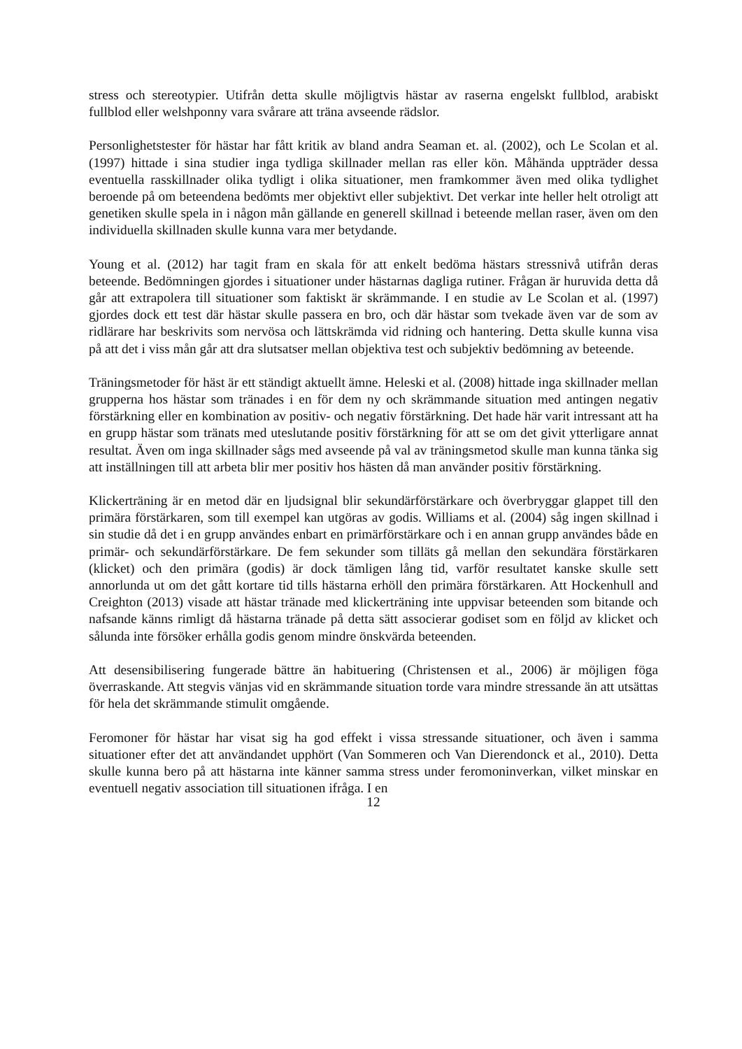stress och stereotypier. Utifrån detta skulle möjligtvis hästar av raserna engelskt fullblod, arabiskt fullblod eller welshponny vara svårare att träna avseende rädslor.
Personlighetstester för hästar har fått kritik av bland andra Seaman et. al. (2002), och Le Scolan et al. (1997) hittade i sina studier inga tydliga skillnader mellan ras eller kön. Måhända uppträder dessa eventuella rasskillnader olika tydligt i olika situationer, men framkommer även med olika tydlighet beroende på om beteendena bedömts mer objektivt eller subjektivt. Det verkar inte heller helt otroligt att genetiken skulle spela in i någon mån gällande en generell skillnad i beteende mellan raser, även om den individuella skillnaden skulle kunna vara mer betydande.
Young et al. (2012) har tagit fram en skala för att enkelt bedöma hästars stressnivå utifrån deras beteende. Bedömningen gjordes i situationer under hästarnas dagliga rutiner. Frågan är huruvida detta då går att extrapolera till situationer som faktiskt är skrämmande. I en studie av Le Scolan et al. (1997) gjordes dock ett test där hästar skulle passera en bro, och där hästar som tvekade även var de som av ridlärare har beskrivits som nervösa och lättskrämda vid ridning och hantering. Detta skulle kunna visa på att det i viss mån går att dra slutsatser mellan objektiva test och subjektiv bedömning av beteende.
Träningsmetoder för häst är ett ständigt aktuellt ämne. Heleski et al. (2008) hittade inga skillnader mellan grupperna hos hästar som tränades i en för dem ny och skrämmande situation med antingen negativ förstärkning eller en kombination av positiv- och negativ förstärkning. Det hade här varit intressant att ha en grupp hästar som tränats med uteslutande positiv förstärkning för att se om det givit ytterligare annat resultat. Även om inga skillnader sågs med avseende på val av träningsmetod skulle man kunna tänka sig att inställningen till att arbeta blir mer positiv hos hästen då man använder positiv förstärkning.
Klickerträning är en metod där en ljudsignal blir sekundärförstärkare och överbryggar glappet till den primära förstärkaren, som till exempel kan utgöras av godis. Williams et al. (2004) såg ingen skillnad i sin studie då det i en grupp användes enbart en primärförstärkare och i en annan grupp användes både en primär- och sekundärförstärkare. De fem sekunder som tilläts gå mellan den sekundära förstärkaren (klicket) och den primära (godis) är dock tämligen lång tid, varför resultatet kanske skulle sett annorlunda ut om det gått kortare tid tills hästarna erhöll den primära förstärkaren. Att Hockenhull and Creighton (2013) visade att hästar tränade med klickerträning inte uppvisar beteenden som bitande och nafsande känns rimligt då hästarna tränade på detta sätt associerar godiset som en följd av klicket och sålunda inte försöker erhålla godis genom mindre önskvärda beteenden.
Att desensibilisering fungerade bättre än habituering (Christensen et al., 2006) är möjligen föga överraskande. Att stegvis vänjas vid en skrämmande situation torde vara mindre stressande än att utsättas för hela det skrämmande stimulit omgående.
Feromoner för hästar har visat sig ha god effekt i vissa stressande situationer, och även i samma situationer efter det att användandet upphört (Van Sommeren och Van Dierendonck et al., 2010). Detta skulle kunna bero på att hästarna inte känner samma stress under feromoninverkan, vilket minskar en eventuell negativ association till situationen ifråga. I en
12